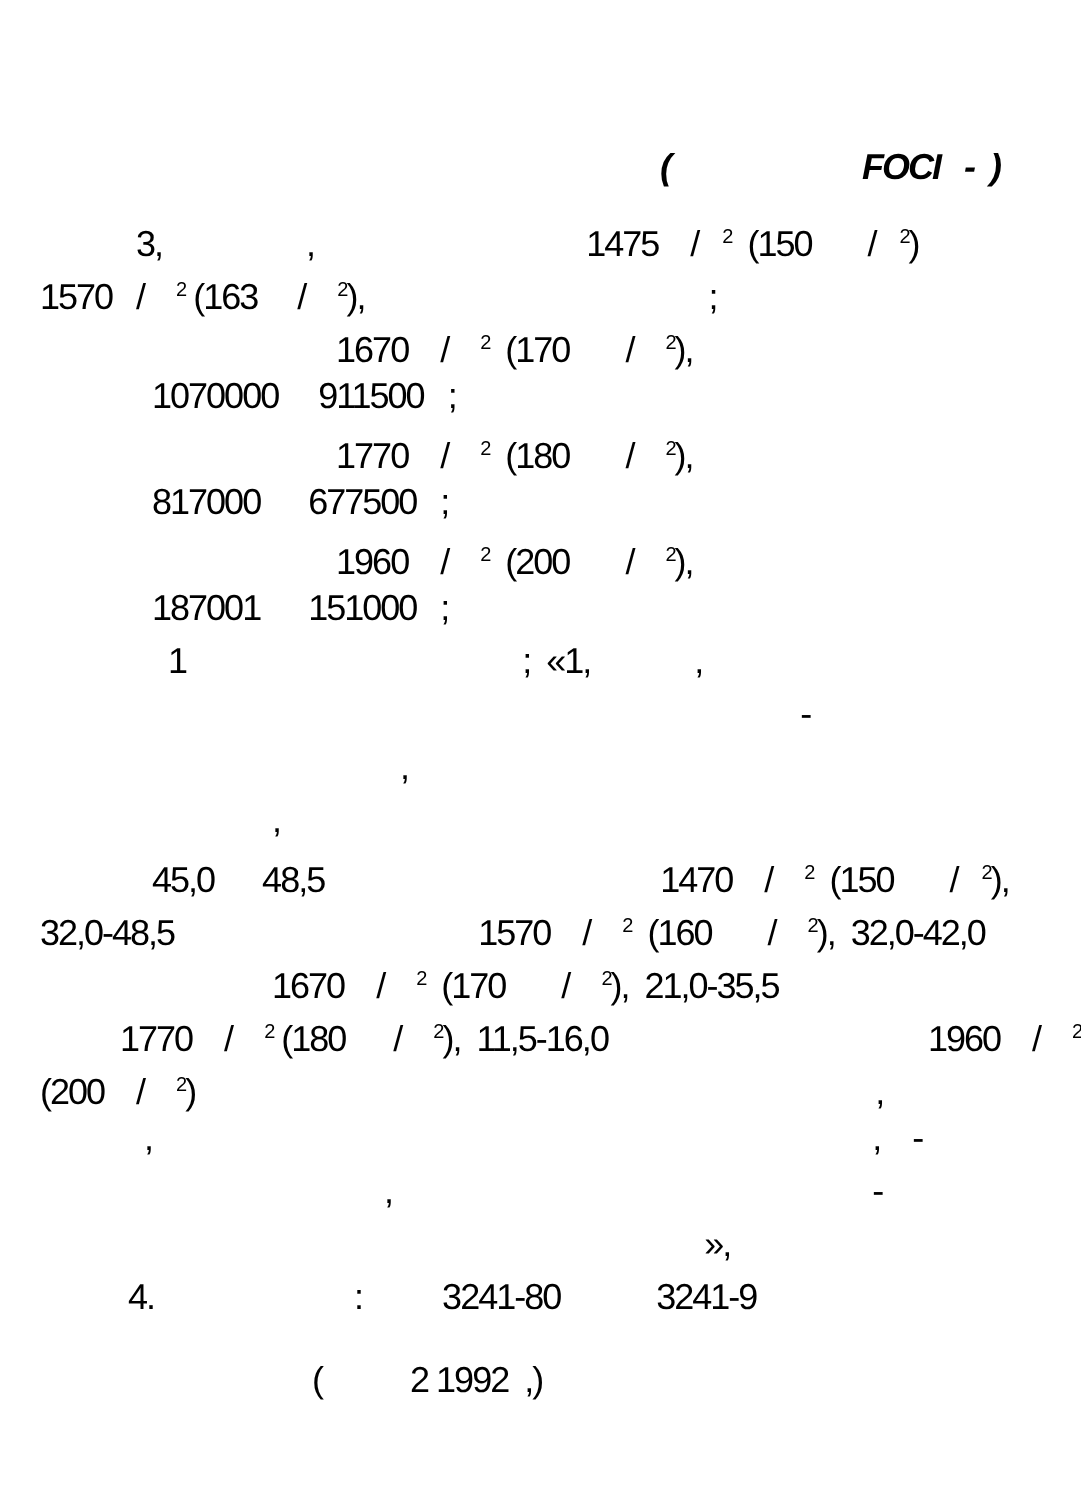( FOCI - )
3, , 1475 / <sup>2</sup> (150 / <sup>2</sup>)
1570 / <sup>2</sup> (163 / <sup>2</sup>), ;
1670 / <sup>2</sup> (170 / <sup>2</sup>),
1070000 911500 ;
1770 / <sup>2</sup> (180 / <sup>2</sup>),
817000 677500 ;
1960 / <sup>2</sup> (200 / <sup>2</sup>),
187001 151000 ;
1 ; «1, ,
-
,
,
45,0 48,5 1470 / <sup>2</sup> (150 / <sup>2</sup>),
32,0-48,5 1570 / <sup>2</sup> (160 / <sup>2</sup>), 32,0-42,0
1670 / <sup>2</sup> (170 / <sup>2</sup>), 21,0-35,5
1770 / <sup>2</sup> (180 / <sup>2</sup>), 11,5-16,0 1960 / <sup>2</sup>
(200 / <sup>2</sup>) ,
, , -
, -
»,
4. : 3241-80 3241-9
( 2 1992 ,)